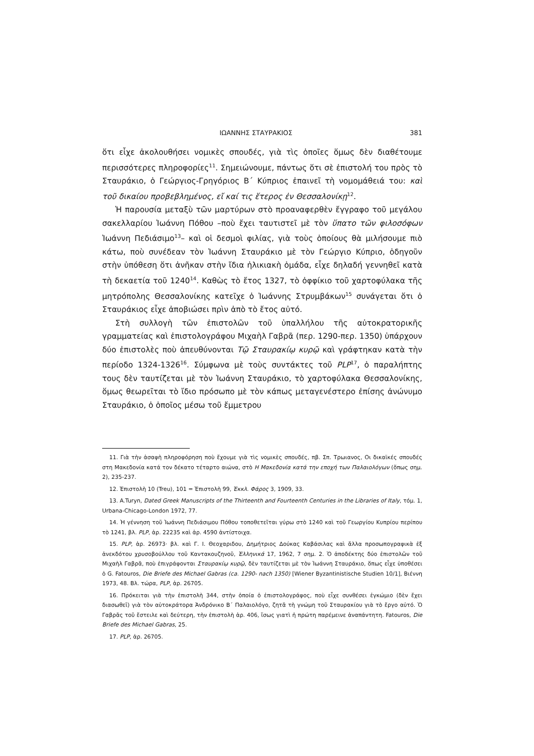ΙΩΑΝΝΗΣ ΣΤΑΥΡΑΚΙΟΣ 381
ὅτι εἶχε ἀκολουθήσει νομικὲς σπουδές, γιὰ τὶς ὁποῖες ὅμως δὲν διαθέτουμε περισσότερες πληροφορίες<sup>11</sup>. Σημειώνουμε, πάντως ὅτι σὲ ἐπιστολή του πρὸς τὸ Σταυράκιο, ὁ Γεώργιος-Γρηγόριος Β΄ Κύπριος ἐπαινεῖ τὴ νομομάθειά του: καὶ τοῦ δικαίου προβεβλημένος, εἴ καί τις ἕτερος ἐν Θεσσαλονίκῃ<sup>12</sup>.
Ἡ παρουσία μεταξὺ τῶν μαρτύρων στὸ προαναφερθὲν ἔγγραφο τοῦ μεγάλου σακελλαρίου Ἰωάννη Πόθου –ποὺ ἔχει ταυτιστεῖ μὲ τὸν ὕπατο τῶν φιλοσόφων Ἰωάννη Πεδιάσιμο<sup>13</sup>– καὶ οἱ δεσμοὶ φιλίας, γιὰ τοὺς ὁποίους θὰ μιλήσουμε πιὸ κάτω, ποὺ συνέδεαν τὸν Ἰωάννη Σταυράκιο μὲ τὸν Γεώργιο Κύπριο, ὁδηγοῦν στὴν ὑπόθεση ὅτι ἀνῆκαν στὴν ἴδια ἡλικιακὴ ὁμάδα, εἶχε δηλαδή γεννηθεῖ κατὰ τὴ δεκαετία τοῦ 1240<sup>14</sup>. Καθὼς τὸ ἔτος 1327, τὸ ὀφφίκιο τοῦ χαρτοφύλακα τῆς μητρόπολης Θεσσαλονίκης κατεῖχε ὁ Ἰωάννης Στρυμβάκων<sup>15</sup> συνάγεται ὅτι ὁ Σταυράκιος εἶχε ἀποβιώσει πρὶν ἀπὸ τὸ ἔτος αὐτό.
Στὴ συλλογὴ τῶν ἐπιστολῶν τοῦ ὑπαλλήλου τῆς αὐτοκρατορικῆς γραμματείας καὶ ἐπιστολογράφου Μιχαὴλ Γαβρᾶ (περ. 1290-περ. 1350) ὑπάρχουν δύο ἐπιστολὲς ποὺ ἀπευθύνονται Τῷ Σταυρακίῳ κυρῷ καὶ γράφτηκαν κατὰ τὴν περίοδο 1324-1326<sup>16</sup>. Σύμφωνα μὲ τοὺς συντάκτες τοῦ PLP<sup>17</sup>, ὁ παραλήπτης τους δὲν ταυτίζεται μὲ τὸν Ἰωάννη Σταυράκιο, τὸ χαρτοφύλακα Θεσσαλονίκης, ὅμως θεωρεῖται τὸ ἴδιο πρόσωπο μὲ τὸν κάπως μεταγενέστερο ἐπίσης ἀνώνυμο Σταυράκιο, ὁ ὁποῖος μέσω τοῦ ἔμμετρου
11. Γιὰ τὴν ἀσαφὴ πληροφόρηση ποὺ ἔχουμε γιὰ τὶς νομικὲς σπουδές, πβ. Σπ. Τρωιανος, Οι δικαϊκές σπουδές στη Μακεδονία κατά τον δέκατο τέταρτο αιώνα, στὸ Η Μακεδονία κατά την εποχή των Παλαιολόγων (ὅπως σημ. 2), 235-237.
12. Ἐπιστολὴ 10 (Treu), 101 = Ἐπιστολὴ 99, Ἐκκλ. Φάρος 3, 1909, 33.
13. A.Turyn, Dated Greek Manuscripts of the Thirteenth and Fourteenth Centuries in the Libraries of Italy, τόμ. 1, Urbana-Chicago-London 1972, 77.
14. Ἡ γέννηση τοῦ Ἰωάννη Πεδιάσιμου Πόθου τοποθετεῖται γύρω στὸ 1240 καὶ τοῦ Γεωργίου Κυπρίου περίπου τὸ 1241, βλ. PLP, ἀρ. 22235 καὶ ἀρ. 4590 ἀντίστοιχα.
15. PLP, ἀρ. 26973· βλ. καὶ Γ. Ι. Θεοχαριδου, Δημήτριος Δούκας Καβάσιλας καὶ ἄλλα προσωπογραφικὰ ἐξ ἀνεκδότου χρυσοβούλλου τοῦ Καντακουζηνοῦ, Ἑλληνικά 17, 1962, 7 σημ. 2. Ὁ ἀποδέκτης δύο ἐπιστολῶν τοῦ Μιχαὴλ Γαβρᾶ, ποὺ ἐπιγράφονται Σταυρακίῳ κυρῷ, δὲν ταυτίζεται μὲ τὸν Ἰωάννη Σταυράκιο, ὅπως εἶχε ὑποθέσει ὁ G. Fatouros, Die Briefe des Michael Gabras (ca. 1290- nach 1350) [Wiener Byzantinistische Studien 10/1], Βιέννη 1973, 48. Βλ. τώρα, PLP, ἀρ. 26705.
16. Πρόκειται γιὰ τὴν ἐπιστολὴ 344, στὴν ὁποία ὁ ἐπιστολογράφος, ποὺ εἶχε συνθέσει ἐγκώμιο (δὲν ἔχει διασωθεῖ) γιὰ τὸν αὐτοκράτορα Ἀνδρόνικο Β΄ Παλαιολόγο, ζητᾶ τὴ γνώμη τοῦ Σταυρακίου γιὰ τὸ ἔργο αὐτό. Ὁ Γαβρᾶς τοῦ ἔστειλε καὶ δεύτερη, τὴν ἐπιστολὴ ἀρ. 406, ἴσως γιατὶ ἡ πρώτη παρέμεινε ἀναπάντητη. Fatouros, Die Briefe des Michael Gabras, 25.
17. PLP, ἀρ. 26705.